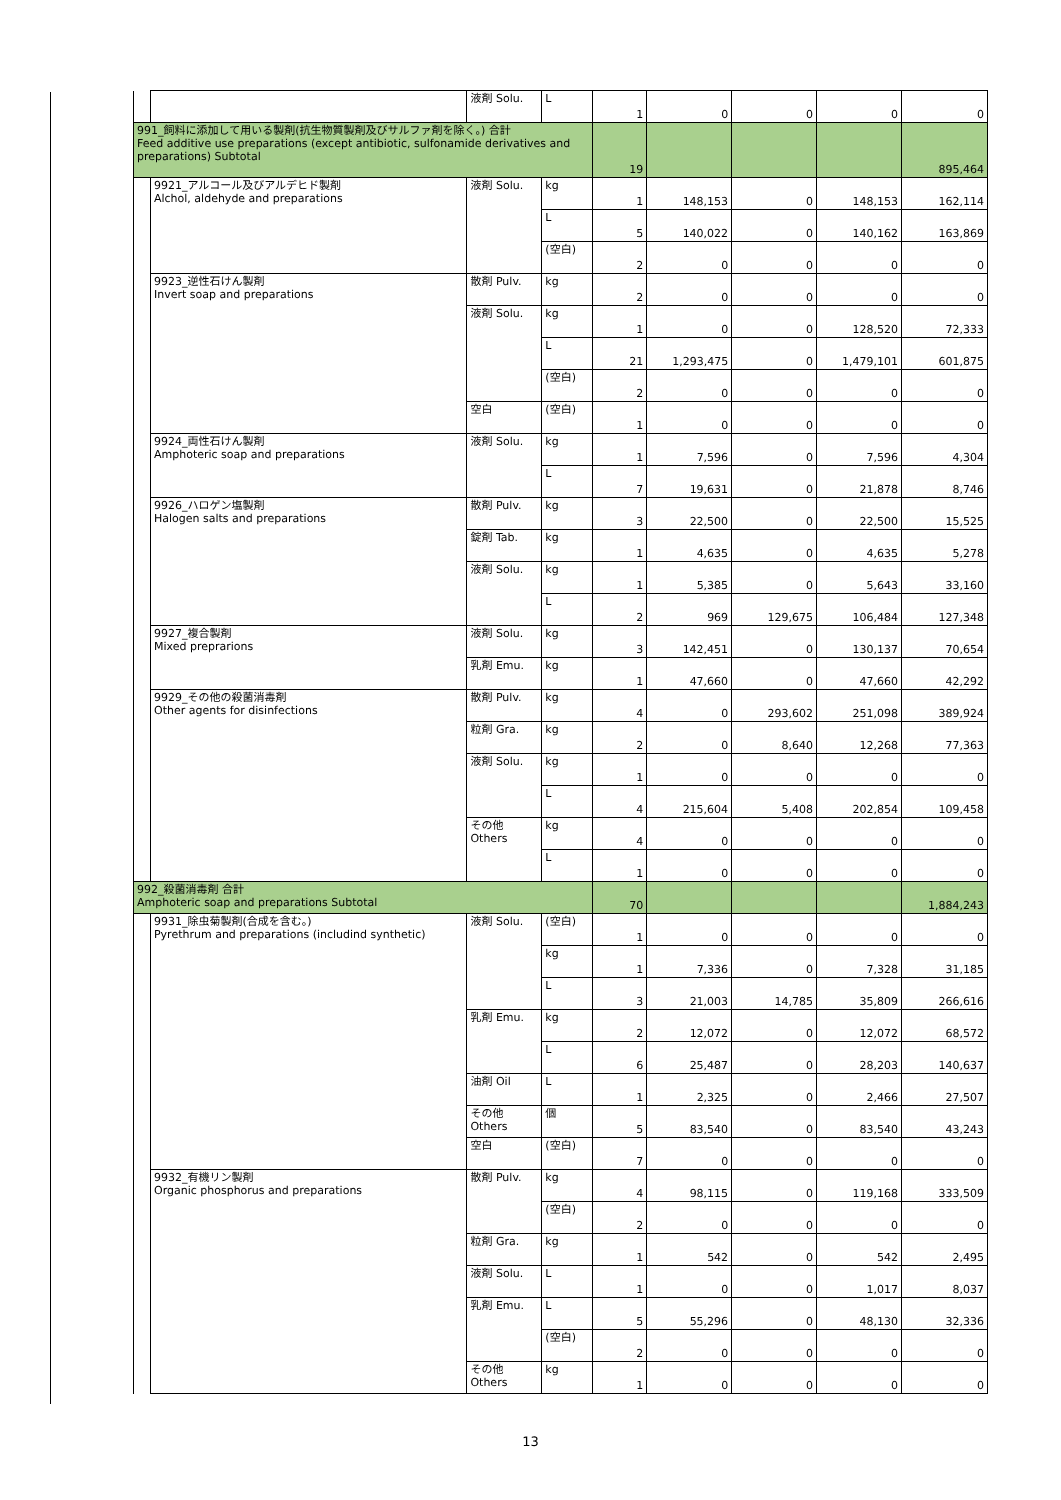| | | 液剤 Solu. | L | 1 | 0 | 0 | 0 | 0 |
| 991_飼料に添加して用いる製剤(抗生物質製剤及びサルファ剤を除く。) 合計 Feed additive use preparations (except antibiotic, sulfonamide derivatives and preparations) Subtotal | | | | 19 | | | | 895,464 |
| | 9921_アルコール及びアルデヒド製剤 Alchol, aldehyde and preparations | 液剤 Solu. | kg | 1 | 148,153 | 0 | 148,153 | 162,114 |
| | | | L | 5 | 140,022 | 0 | 140,162 | 163,869 |
| | | | (空白) | 2 | 0 | 0 | 0 | 0 |
| | 9923_逆性石けん製剤 Invert soap and preparations | 散剤 Pulv. | kg | 2 | 0 | 0 | 0 | 0 |
| | | 液剤 Solu. | kg | 1 | 0 | 0 | 128,520 | 72,333 |
| | | | L | 21 | 1,293,475 | 0 | 1,479,101 | 601,875 |
| | | | (空白) | 2 | 0 | 0 | 0 | 0 |
| | | 空白 | (空白) | 1 | 0 | 0 | 0 | 0 |
| | 9924_両性石けん製剤 Amphoteric soap and preparations | 液剤 Solu. | kg | 1 | 7,596 | 0 | 7,596 | 4,304 |
| | | | L | 7 | 19,631 | 0 | 21,878 | 8,746 |
| | 9926_ハロゲン塩製剤 Halogen salts and preparations | 散剤 Pulv. | kg | 3 | 22,500 | 0 | 22,500 | 15,525 |
| | | 錠剤 Tab. | kg | 1 | 4,635 | 0 | 4,635 | 5,278 |
| | | 液剤 Solu. | kg | 1 | 5,385 | 0 | 5,643 | 33,160 |
| | | | L | 2 | 969 | 129,675 | 106,484 | 127,348 |
| | 9927_複合製剤 Mixed preprarions | 液剤 Solu. | kg | 3 | 142,451 | 0 | 130,137 | 70,654 |
| | | 乳剤 Emu. | kg | 1 | 47,660 | 0 | 47,660 | 42,292 |
| | 9929_その他の殺菌消毒剤 Other agents for disinfections | 散剤 Pulv. | kg | 4 | 0 | 293,602 | 251,098 | 389,924 |
| | | 粒剤 Gra. | kg | 2 | 0 | 8,640 | 12,268 | 77,363 |
| | | 液剤 Solu. | kg | 1 | 0 | 0 | 0 | 0 |
| | | | L | 4 | 215,604 | 5,408 | 202,854 | 109,458 |
| | | その他 Others | kg | 4 | 0 | 0 | 0 | 0 |
| | | | L | 1 | 0 | 0 | 0 | 0 |
| 992_殺菌消毒剤 合計 Amphoteric soap and preparations Subtotal | | | | 70 | | | | 1,884,243 |
| | 9931_除虫菊製剤(合成を含む。) Pyrethrum and preparations (includind synthetic) | 液剤 Solu. | (空白) | 1 | 0 | 0 | 0 | 0 |
| | | | kg | 1 | 7,336 | 0 | 7,328 | 31,185 |
| | | | L | 3 | 21,003 | 14,785 | 35,809 | 266,616 |
| | | 乳剤 Emu. | kg | 2 | 12,072 | 0 | 12,072 | 68,572 |
| | | | L | 6 | 25,487 | 0 | 28,203 | 140,637 |
| | | 油剤 Oil | L | 1 | 2,325 | 0 | 2,466 | 27,507 |
| | | その他 Others | 個 | 5 | 83,540 | 0 | 83,540 | 43,243 |
| | | 空白 | (空白) | 7 | 0 | 0 | 0 | 0 |
| | 9932_有機リン製剤 Organic phosphorus and preparations | 散剤 Pulv. | kg | 4 | 98,115 | 0 | 119,168 | 333,509 |
| | | | (空白) | 2 | 0 | 0 | 0 | 0 |
| | | 粒剤 Gra. | kg | 1 | 542 | 0 | 542 | 2,495 |
| | | 液剤 Solu. | L | 1 | 0 | 0 | 1,017 | 8,037 |
| | | 乳剤 Emu. | L | 5 | 55,296 | 0 | 48,130 | 32,336 |
| | | | (空白) | 2 | 0 | 0 | 0 | 0 |
| | | その他 Others | kg | 1 | 0 | 0 | 0 | 0 |
13